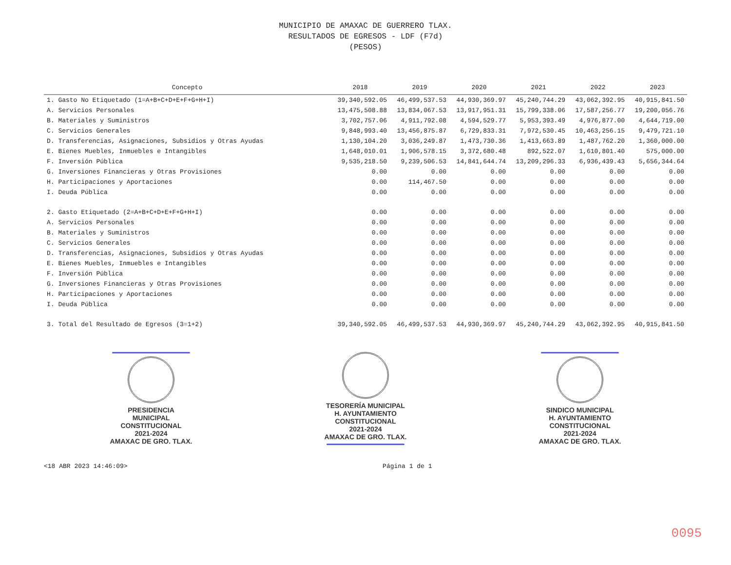MUNICIPIO DE AMAXAC DE GUERRERO TLAX.
RESULTADOS DE EGRESOS - LDF (F7d)
(PESOS)
| Concepto | 2018 | 2019 | 2020 | 2021 | 2022 | 2023 |
| --- | --- | --- | --- | --- | --- | --- |
| 1. Gasto No Etiquetado (1=A+B+C+D+E+F+G+H+I) | 39,340,592.05 | 46,499,537.53 | 44,930,369.97 | 45,240,744.29 | 43,062,392.95 | 40,915,841.50 |
| A. Servicios Personales | 13,475,508.88 | 13,834,067.53 | 13,917,951.31 | 15,799,338.06 | 17,587,256.77 | 19,200,056.76 |
| B. Materiales y Suministros | 3,702,757.06 | 4,911,792.08 | 4,594,529.77 | 5,953,393.49 | 4,976,877.00 | 4,644,719.00 |
| C. Servicios Generales | 9,848,993.40 | 13,456,875.87 | 6,729,833.31 | 7,972,530.45 | 10,463,256.15 | 9,479,721.10 |
| D. Transferencias, Asignaciones, Subsidios y Otras Ayudas | 1,130,104.20 | 3,036,249.87 | 1,473,730.36 | 1,413,663.89 | 1,487,762.20 | 1,360,000.00 |
| E. Bienes Muebles, Inmuebles e Intangibles | 1,648,010.01 | 1,906,578.15 | 3,372,680.48 | 892,522.07 | 1,610,801.40 | 575,000.00 |
| F. Inversión Pública | 9,535,218.50 | 9,239,506.53 | 14,841,644.74 | 13,209,296.33 | 6,936,439.43 | 5,656,344.64 |
| G. Inversiones Financieras y Otras Provisiones | 0.00 | 0.00 | 0.00 | 0.00 | 0.00 | 0.00 |
| H. Participaciones y Aportaciones | 0.00 | 114,467.50 | 0.00 | 0.00 | 0.00 | 0.00 |
| I. Deuda Pública | 0.00 | 0.00 | 0.00 | 0.00 | 0.00 | 0.00 |
| 2. Gasto Etiquetado (2=A+B+C+D+E+F+G+H+I) | 0.00 | 0.00 | 0.00 | 0.00 | 0.00 | 0.00 |
| A. Servicios Personales | 0.00 | 0.00 | 0.00 | 0.00 | 0.00 | 0.00 |
| B. Materiales y Suministros | 0.00 | 0.00 | 0.00 | 0.00 | 0.00 | 0.00 |
| C. Servicios Generales | 0.00 | 0.00 | 0.00 | 0.00 | 0.00 | 0.00 |
| D. Transferencias, Asignaciones, Subsidios y Otras Ayudas | 0.00 | 0.00 | 0.00 | 0.00 | 0.00 | 0.00 |
| E. Bienes Muebles, Inmuebles e Intangibles | 0.00 | 0.00 | 0.00 | 0.00 | 0.00 | 0.00 |
| F. Inversión Pública | 0.00 | 0.00 | 0.00 | 0.00 | 0.00 | 0.00 |
| G. Inversiones Financieras y Otras Provisiones | 0.00 | 0.00 | 0.00 | 0.00 | 0.00 | 0.00 |
| H. Participaciones y Aportaciones | 0.00 | 0.00 | 0.00 | 0.00 | 0.00 | 0.00 |
| I. Deuda Pública | 0.00 | 0.00 | 0.00 | 0.00 | 0.00 | 0.00 |
| 3. Total del Resultado de Egresos (3=1+2) | 39,340,592.05 | 46,499,537.53 | 44,930,369.97 | 45,240,744.29 | 43,062,392.95 | 40,915,841.50 |
PRESIDENCIA
MUNICIPAL
CONSTITUCIONAL
2021-2024
AMAXAC DE GRO. TLAX.
TESORERÍA MUNICIPAL
H. AYUNTAMIENTO
CONSTITUCIONAL
2021-2024
AMAXAC DE GRO. TLAX.
SINDICO MUNICIPAL
H. AYUNTAMIENTO
CONSTITUCIONAL
2021-2024
AMAXAC DE GRO. TLAX.
<18 ABR 2023 14:46:09> Página 1 de 1
0095